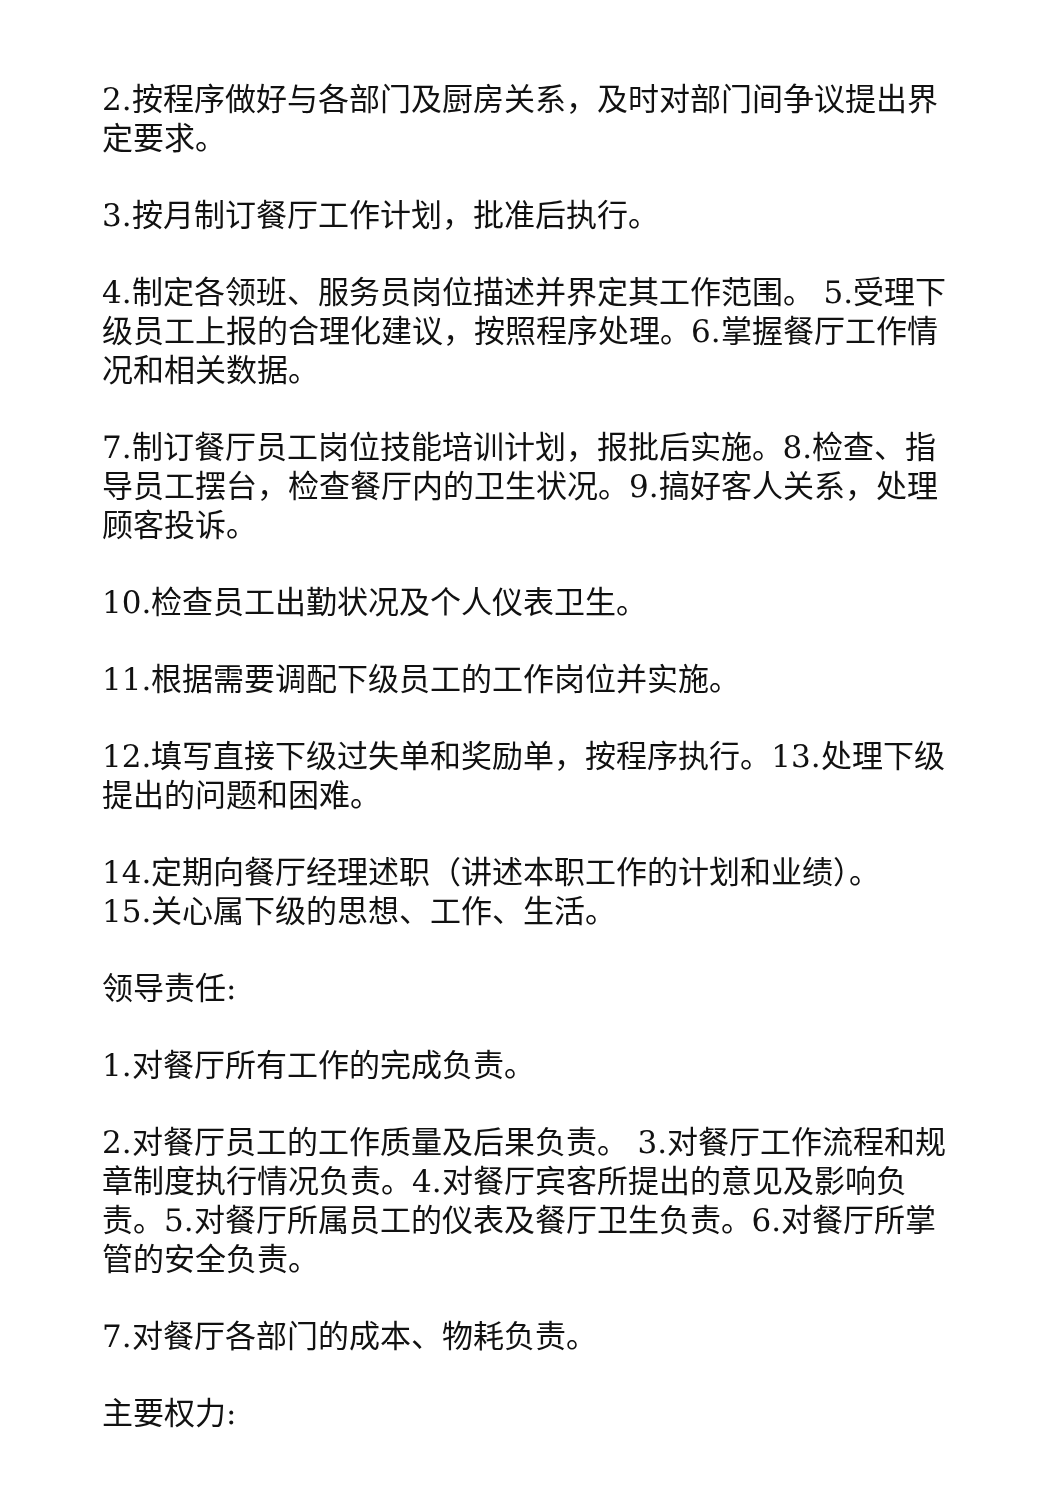2.按程序做好与各部门及厨房关系，及时对部门间争议提出界定要求。
3.按月制订餐厅工作计划，批准后执行。
4.制定各领班、服务员岗位描述并界定其工作范围。 5.受理下级员工上报的合理化建议，按照程序处理。6.掌握餐厅工作情况和相关数据。
7.制订餐厅员工岗位技能培训计划，报批后实施。8.检查、指导员工摆台，检查餐厅内的卫生状况。9.搞好客人关系，处理顾客投诉。
10.检查员工出勤状况及个人仪表卫生。
11.根据需要调配下级员工的工作岗位并实施。
12.填写直接下级过失单和奖励单，按程序执行。13.处理下级提出的问题和困难。
14.定期向餐厅经理述职（讲述本职工作的计划和业绩）。
15.关心属下级的思想、工作、生活。
领导责任:
1.对餐厅所有工作的完成负责。
2.对餐厅员工的工作质量及后果负责。 3.对餐厅工作流程和规章制度执行情况负责。4.对餐厅宾客所提出的意见及影响负责。5.对餐厅所属员工的仪表及餐厅卫生负责。6.对餐厅所掌管的安全负责。
7.对餐厅各部门的成本、物耗负责。
主要权力: